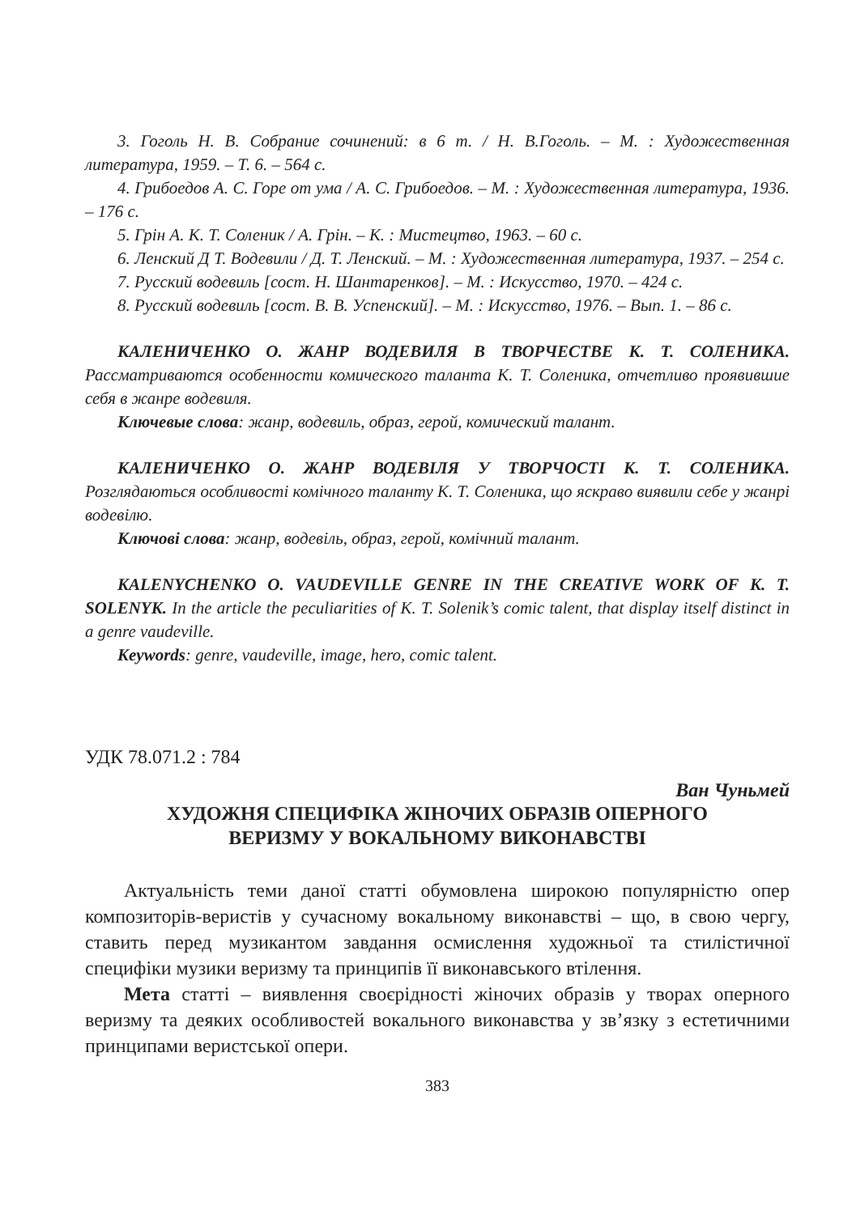3. Гоголь Н. В. Собрание сочинений: в 6 т. / Н. В.Гоголь. – М. : Художественная литература, 1959. – Т. 6. – 564 с.
4. Грибоедов А. С. Горе от ума / А. С. Грибоедов. – М. : Художественная литература, 1936. – 176 с.
5. Грін А. К. Т. Соленик / А. Грін. – К. : Мистецтво, 1963. – 60 с.
6. Ленский Д Т. Водевили / Д. Т. Ленский. – М. : Художественная литература, 1937. – 254 с.
7. Русский водевиль [сост. Н. Шантаренков]. – М. : Искусство, 1970. – 424 с.
8. Русский водевиль [сост. В. В. Успенский]. – М. : Искусство, 1976. – Вып. 1. – 86 с.
КАЛЕНИЧЕНКО О. ЖАНР ВОДЕВИЛЯ В ТВОРЧЕСТВЕ К. Т. СОЛЕНИКА. Рассматриваются особенности комического таланта К. Т. Соленика, отчетливо проявившие себя в жанре водевиля.
Ключевые слова: жанр, водевиль, образ, герой, комический талант.
КАЛЕНИЧЕНКО О. ЖАНР ВОДЕВІЛЯ У ТВОРЧОСТІ К. Т. СОЛЕНИКА. Розглядаються особливості комічного таланту К. Т. Соленика, що яскраво виявили себе у жанрі водевілю.
Ключові слова: жанр, водевіль, образ, герой, комічний талант.
KALENYCHENKO O. VAUDEVILLE GENRE IN THE CREATIVE WORK OF K. T. SOLENYK. In the article the peculiarities of K. T. Solenik’s comic talent, that display itself distinct in a genre vaudeville.
Keywords: genre, vaudeville, image, hero, comic talent.
УДК 78.071.2 : 784
Ван Чуньмей
ХУДОЖНЯ СПЕЦИФІКА ЖІНОЧИХ ОБРАЗІВ ОПЕРНОГО
ВЕРИЗМУ У ВОКАЛЬНОМУ ВИКОНАВСТВІ
Актуальність теми даної статті обумовлена широкою популярністю опер композиторів-веристів у сучасному вокальному виконавстві – що, в свою чергу, ставить перед музикантом завдання осмислення художньої та стилістичної специфіки музики веризму та принципів її виконавського втілення.
Мета статті – виявлення своєрідності жіночих образів у творах оперного веризму та деяких особливостей вокального виконавства у зв’язку з естетичними принципами веристської опери.
383